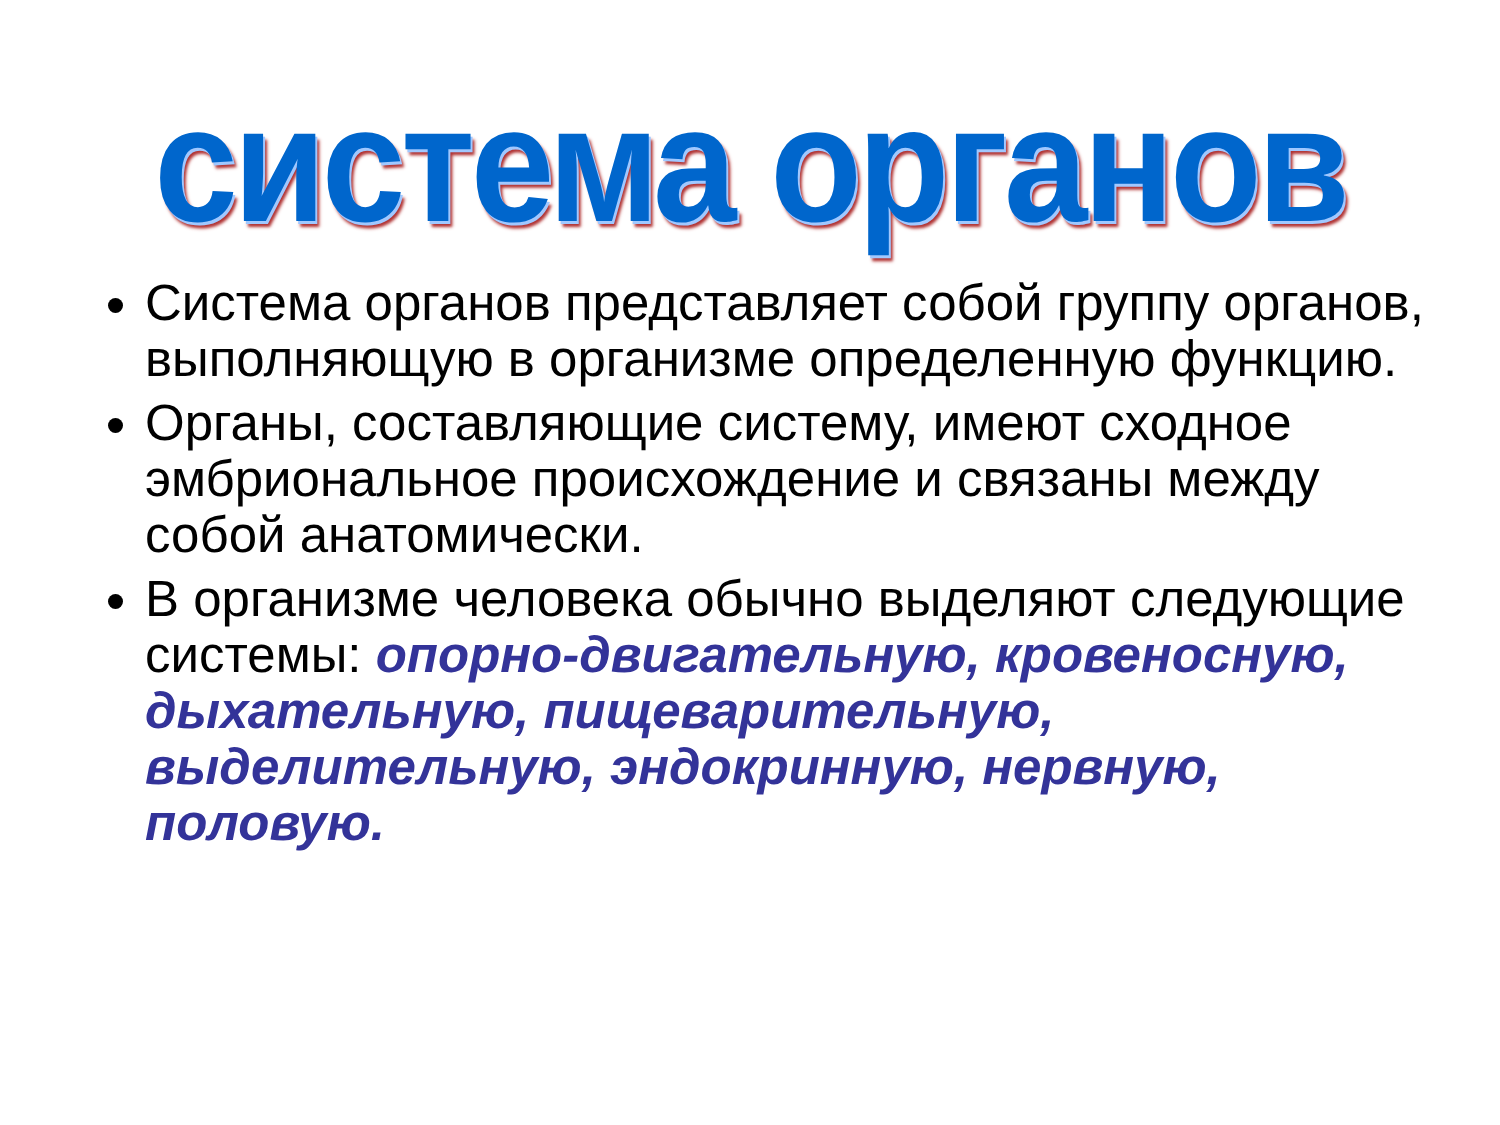система органов
Система органов представляет собой группу органов, выполняющую в организме определенную функцию.
Органы, составляющие систему, имеют сходное эмбриональное происхождение и связаны между собой анатомически.
В организме человека обычно выделяют следующие системы: опорно-двигательную, кровеносную, дыхательную, пищеварительную, выделительную, эндокринную, нервную, половую.